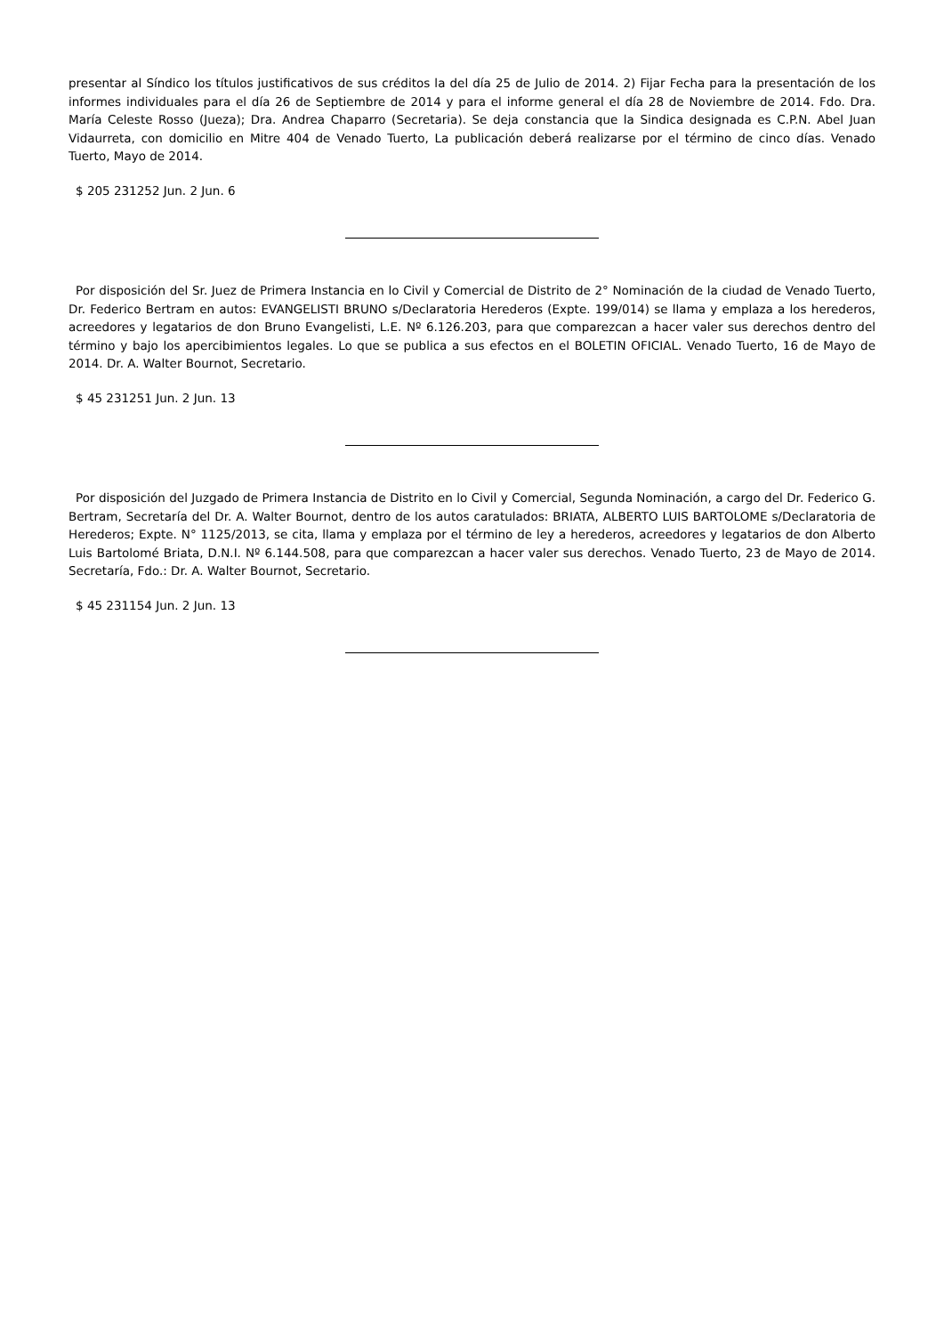presentar al Síndico los títulos justificativos de sus créditos la del día 25 de Julio de 2014. 2) Fijar Fecha para la presentación de los informes individuales para el día 26 de Septiembre de 2014 y para el informe general el día 28 de Noviembre de 2014. Fdo. Dra. María Celeste Rosso (Jueza); Dra. Andrea Chaparro (Secretaria). Se deja constancia que la Sindica designada es C.P.N. Abel Juan Vidaurreta, con domicilio en Mitre 404 de Venado Tuerto, La publicación deberá realizarse por el término de cinco días. Venado Tuerto, Mayo de 2014.
$ 205 231252 Jun. 2 Jun. 6
Por disposición del Sr. Juez de Primera Instancia en lo Civil y Comercial de Distrito de 2° Nominación de la ciudad de Venado Tuerto, Dr. Federico Bertram en autos: EVANGELISTI BRUNO s/Declaratoria Herederos (Expte. 199/014) se llama y emplaza a los herederos, acreedores y legatarios de don Bruno Evangelisti, L.E. Nº 6.126.203, para que comparezcan a hacer valer sus derechos dentro del término y bajo los apercibimientos legales. Lo que se publica a sus efectos en el BOLETIN OFICIAL. Venado Tuerto, 16 de Mayo de 2014. Dr. A. Walter Bournot, Secretario.
$ 45 231251 Jun. 2 Jun. 13
Por disposición del Juzgado de Primera Instancia de Distrito en lo Civil y Comercial, Segunda Nominación, a cargo del Dr. Federico G. Bertram, Secretaría del Dr. A. Walter Bournot, dentro de los autos caratulados: BRIATA, ALBERTO LUIS BARTOLOME s/Declaratoria de Herederos; Expte. N° 1125/2013, se cita, llama y emplaza por el término de ley a herederos, acreedores y legatarios de don Alberto Luis Bartolomé Briata, D.N.I. Nº 6.144.508, para que comparezcan a hacer valer sus derechos. Venado Tuerto, 23 de Mayo de 2014. Secretaría, Fdo.: Dr. A. Walter Bournot, Secretario.
$ 45 231154 Jun. 2 Jun. 13